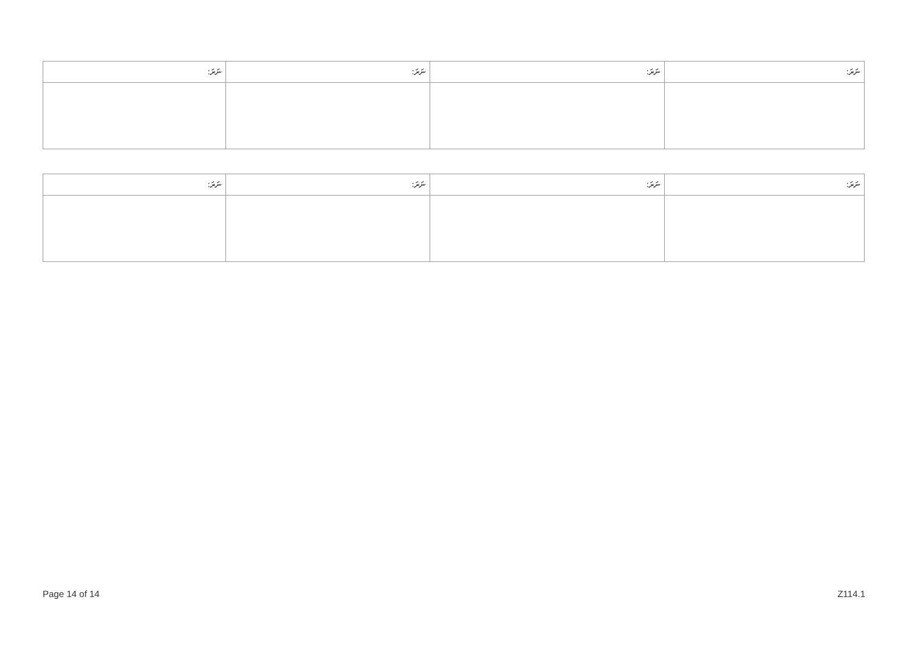| ނަރަ: | ނަރަ: | ނަރަ: | ނަރަ: |
| --- | --- | --- | --- |
| ނަރަ: | ނަރަ: | ނަރަ: | ނަރަ: |
| --- | --- | --- | --- |
Page 14 of 14 Z114.1